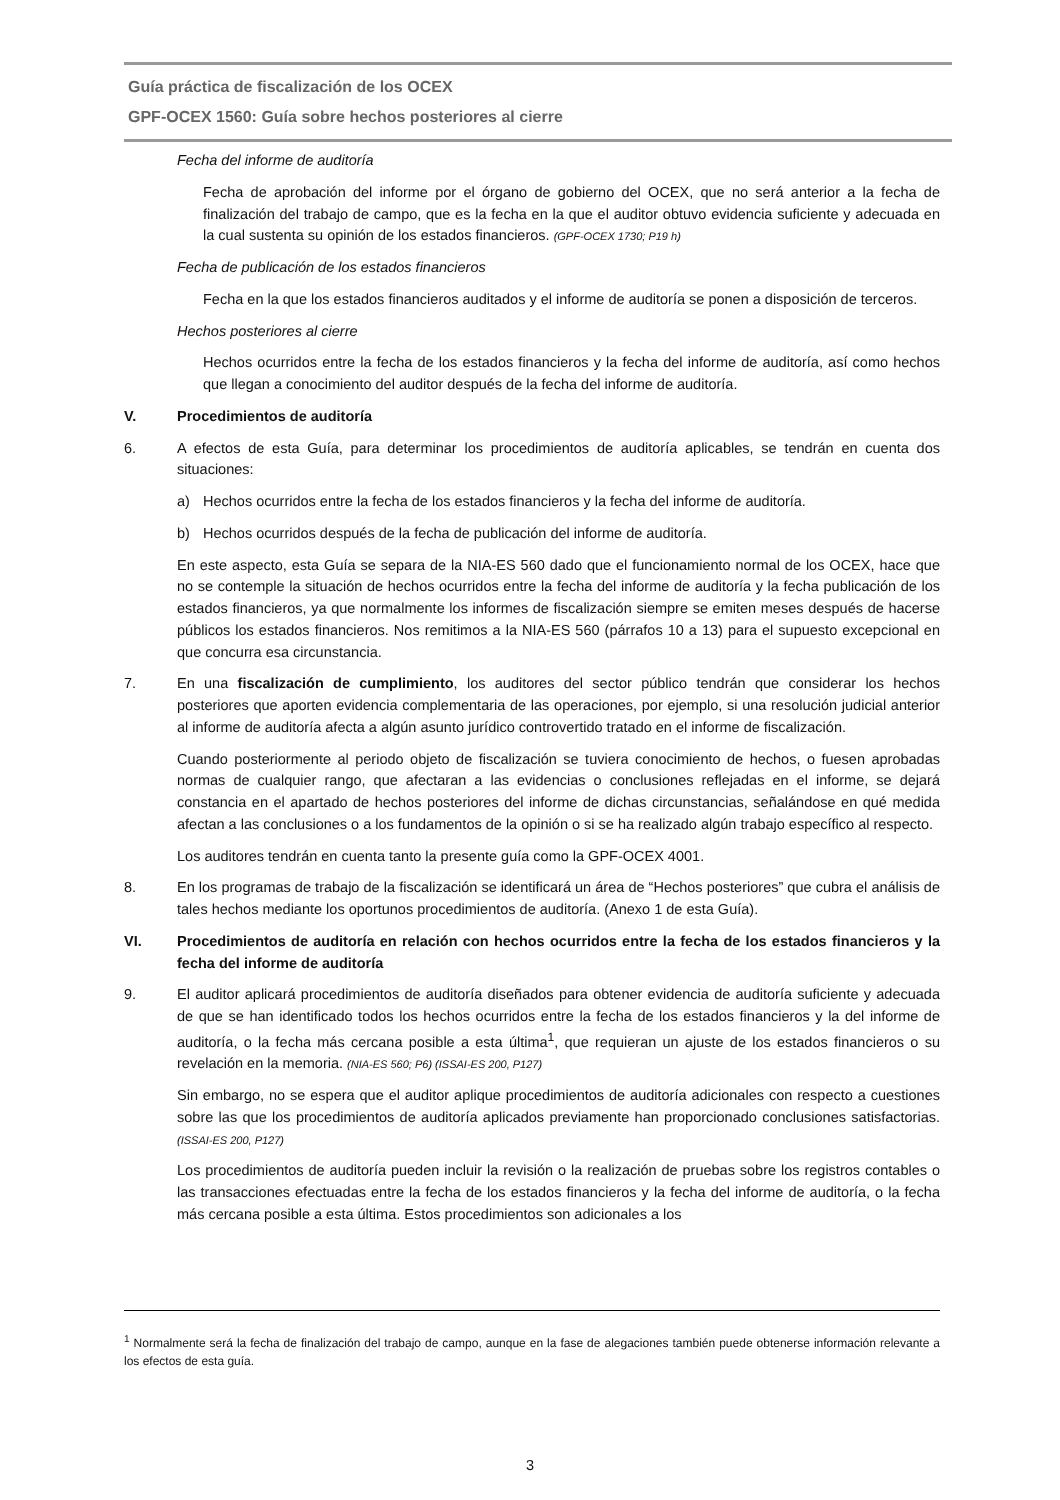Guía práctica de fiscalización de los OCEX
GPF-OCEX 1560: Guía sobre hechos posteriores al cierre
Fecha del informe de auditoría
Fecha de aprobación del informe por el órgano de gobierno del OCEX, que no será anterior a la fecha de finalización del trabajo de campo, que es la fecha en la que el auditor obtuvo evidencia suficiente y adecuada en la cual sustenta su opinión de los estados financieros. (GPF-OCEX 1730; P19 h)
Fecha de publicación de los estados financieros
Fecha en la que los estados financieros auditados y el informe de auditoría se ponen a disposición de terceros.
Hechos posteriores al cierre
Hechos ocurridos entre la fecha de los estados financieros y la fecha del informe de auditoría, así como hechos que llegan a conocimiento del auditor después de la fecha del informe de auditoría.
V. Procedimientos de auditoría
6. A efectos de esta Guía, para determinar los procedimientos de auditoría aplicables, se tendrán en cuenta dos situaciones:
a) Hechos ocurridos entre la fecha de los estados financieros y la fecha del informe de auditoría.
b) Hechos ocurridos después de la fecha de publicación del informe de auditoría.
En este aspecto, esta Guía se separa de la NIA-ES 560 dado que el funcionamiento normal de los OCEX, hace que no se contemple la situación de hechos ocurridos entre la fecha del informe de auditoría y la fecha publicación de los estados financieros, ya que normalmente los informes de fiscalización siempre se emiten meses después de hacerse públicos los estados financieros. Nos remitimos a la NIA-ES 560 (párrafos 10 a 13) para el supuesto excepcional en que concurra esa circunstancia.
7. En una fiscalización de cumplimiento, los auditores del sector público tendrán que considerar los hechos posteriores que aporten evidencia complementaria de las operaciones, por ejemplo, si una resolución judicial anterior al informe de auditoría afecta a algún asunto jurídico controvertido tratado en el informe de fiscalización.
Cuando posteriormente al periodo objeto de fiscalización se tuviera conocimiento de hechos, o fuesen aprobadas normas de cualquier rango, que afectaran a las evidencias o conclusiones reflejadas en el informe, se dejará constancia en el apartado de hechos posteriores del informe de dichas circunstancias, señalándose en qué medida afectan a las conclusiones o a los fundamentos de la opinión o si se ha realizado algún trabajo específico al respecto.
Los auditores tendrán en cuenta tanto la presente guía como la GPF-OCEX 4001.
8. En los programas de trabajo de la fiscalización se identificará un área de “Hechos posteriores” que cubra el análisis de tales hechos mediante los oportunos procedimientos de auditoría. (Anexo 1 de esta Guía).
VI. Procedimientos de auditoría en relación con hechos ocurridos entre la fecha de los estados financieros y la fecha del informe de auditoría
9. El auditor aplicará procedimientos de auditoría diseñados para obtener evidencia de auditoría suficiente y adecuada de que se han identificado todos los hechos ocurridos entre la fecha de los estados financieros y la del informe de auditoría, o la fecha más cercana posible a esta última<sup>1</sup>, que requieran un ajuste de los estados financieros o su revelación en la memoria. (NIA-ES 560; P6) (ISSAI-ES 200, P127)
Sin embargo, no se espera que el auditor aplique procedimientos de auditoría adicionales con respecto a cuestiones sobre las que los procedimientos de auditoría aplicados previamente han proporcionado conclusiones satisfactorias. (ISSAI-ES 200, P127)
Los procedimientos de auditoría pueden incluir la revisión o la realización de pruebas sobre los registros contables o las transacciones efectuadas entre la fecha de los estados financieros y la fecha del informe de auditoría, o la fecha más cercana posible a esta última. Estos procedimientos son adicionales a los
<sup>1</sup> Normalmente será la fecha de finalización del trabajo de campo, aunque en la fase de alegaciones también puede obtenerse información relevante a los efectos de esta guía.
3